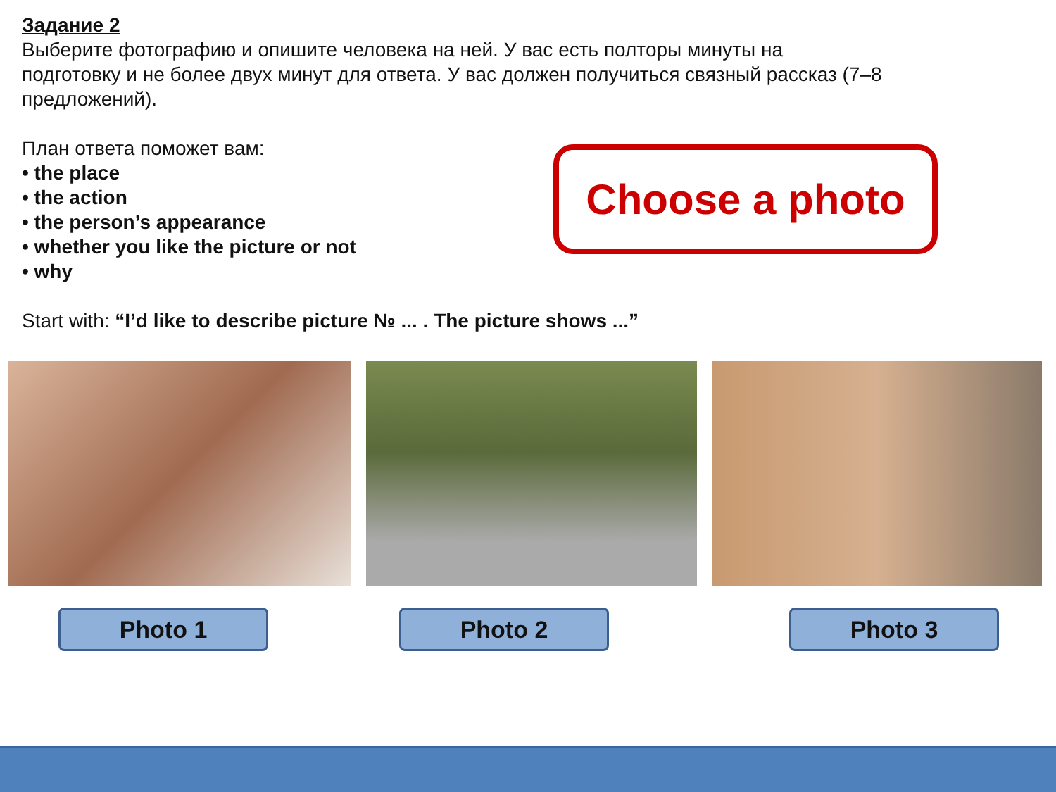Задание 2
Выберите фотографию и опишите человека на ней. У вас есть полторы минуты на
подготовку и не более двух минут для ответа. У вас должен получиться связный рассказ (7–8
предложений).
План ответа поможет вам:
• the place
• the action
• the person’s appearance
• whether you like the picture or not
• why
Choose a photo
Start with: “I’d like to describe picture № ... . The picture shows ...”
Photo 1 Photo 2 Photo 3